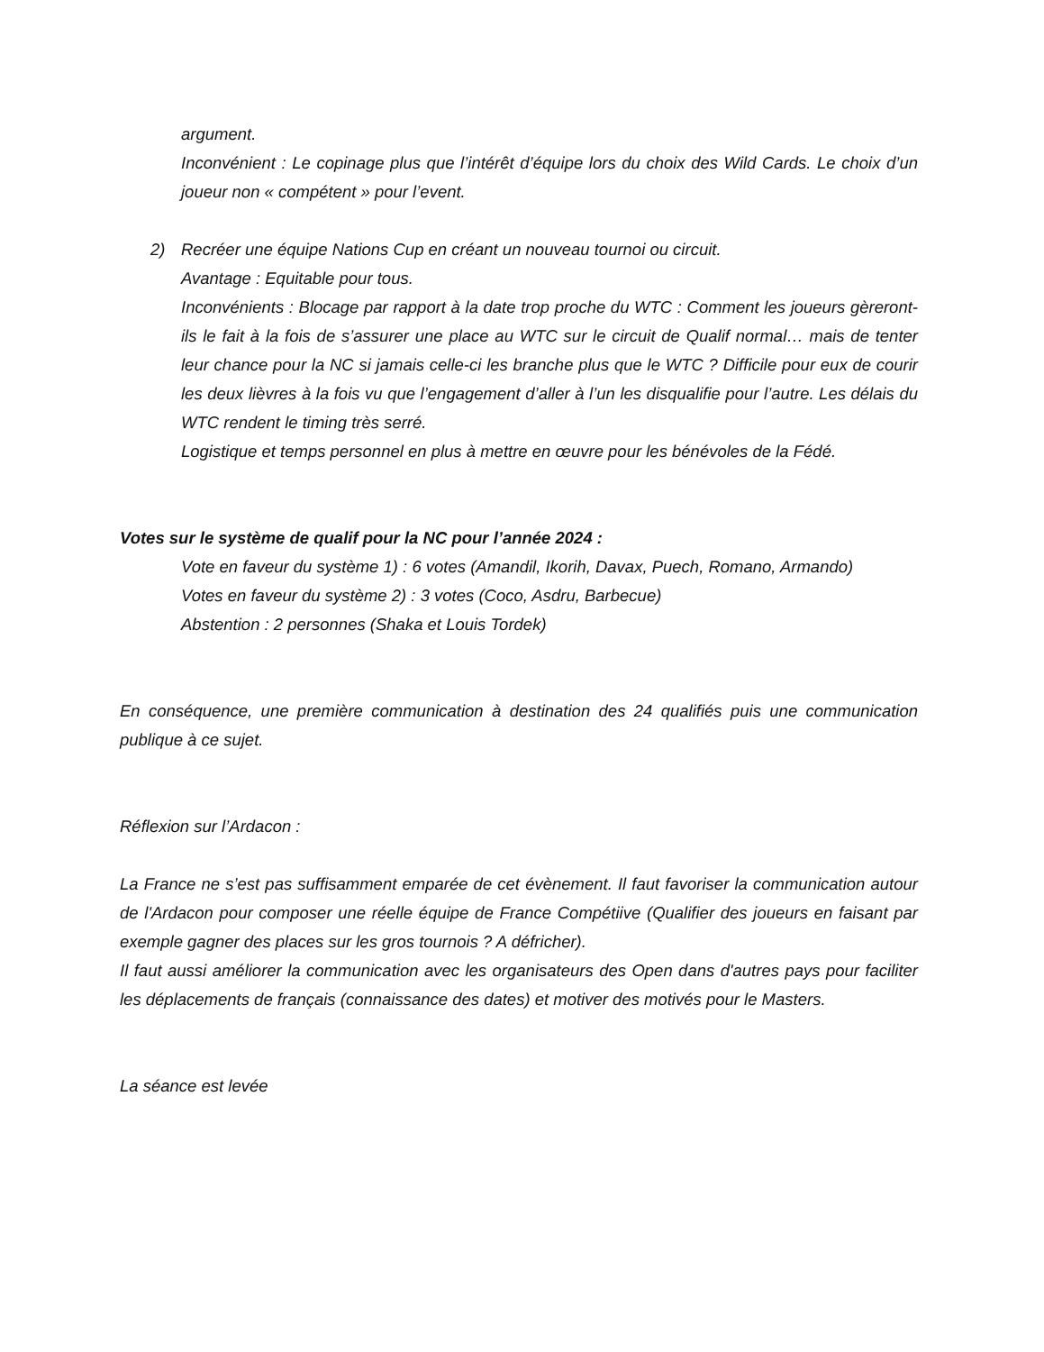argument.
Inconvénient : Le copinage plus que l’intérêt d’équipe lors du choix des Wild Cards. Le choix d’un joueur non « compétent » pour l’event.
2) Recréer une équipe Nations Cup en créant un nouveau tournoi ou circuit.
Avantage : Equitable pour tous.
Inconvénients : Blocage par rapport à la date trop proche du WTC : Comment les joueurs gèreront-ils le fait à la fois de s’assurer une place au WTC sur le circuit de Qualif normal… mais de tenter leur chance pour la NC si jamais celle-ci les branche plus que le WTC ? Difficile pour eux de courir les deux lièvres à la fois vu que l’engagement d’aller à l’un les disqualifie pour l’autre. Les délais du WTC rendent le timing très serré.
Logistique et temps personnel en plus à mettre en œuvre pour les bénévoles de la Fédé.
Votes sur le système de qualif pour la NC pour l’année 2024 :
Vote en faveur du système 1) : 6 votes (Amandil, Ikorih, Davax, Puech, Romano, Armando)
Votes en faveur du système 2) : 3 votes (Coco, Asdru, Barbecue)
Abstention : 2 personnes (Shaka et Louis Tordek)
En conséquence, une première communication à destination des 24 qualifiés puis une communication publique à ce sujet.
Réflexion sur l’Ardacon :
La France ne s’est pas suffisamment emparée de cet évènement. Il faut favoriser la communication autour de l'Ardacon pour composer une réelle équipe de France Compétiive (Qualifier des joueurs en faisant par exemple gagner des places sur les gros tournois ? A défricher).
Il faut aussi améliorer la communication avec les organisateurs des Open dans d'autres pays pour faciliter les déplacements de français (connaissance des dates) et motiver des motivés pour le Masters.
La séance est levée